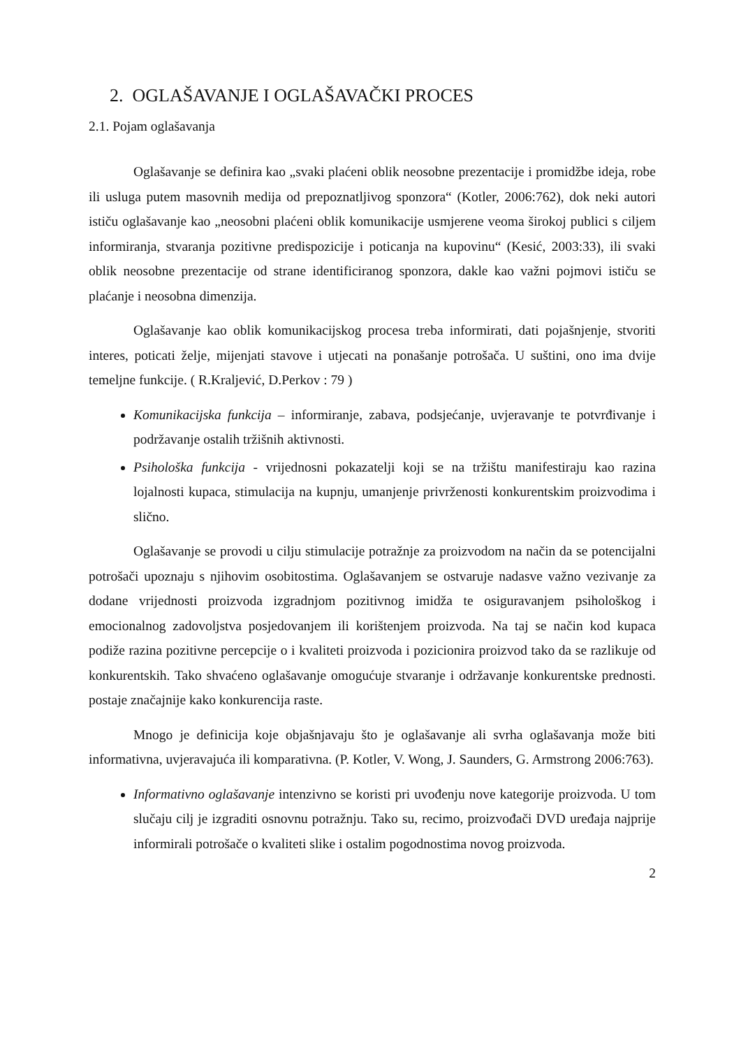2. OGLAŠAVANJE I OGLAŠAVAČKI PROCES
2.1. Pojam oglašavanja
Oglašavanje se definira kao „svaki plaćeni oblik neosobne prezentacije i promidžbe ideja, robe ili usluga putem masovnih medija od prepoznatljivog sponzora“ (Kotler, 2006:762), dok neki autori ističu oglašavanje kao „neosobni plaćeni oblik komunikacije usmjerene veoma širokoj publici s ciljem informiranja, stvaranja pozitivne predispozicije i poticanja na kupovinu“ (Kesić, 2003:33), ili svaki oblik neosobne prezentacije od strane identificiranog sponzora, dakle kao važni pojmovi ističu se plaćanje i neosobna dimenzija.
Oglašavanje kao oblik komunikacijskog procesa treba informirati, dati pojašnjenje, stvoriti interes, poticati želje, mijenjati stavove i utjecati na ponašanje potrošača. U suštini, ono ima dvije temeljne funkcije. ( R.Kraljević, D.Perkov : 79 )
Komunikacijska funkcija – informiranje, zabava, podsjećanje, uvjeravanje te potvrđivanje i podržavanje ostalih tržišnih aktivnosti.
Psihološka funkcija - vrijednosni pokazatelji koji se na tržištu manifestiraju kao razina lojalnosti kupaca, stimulacija na kupnju, umanjenje privrženosti konkurentskim proizvodima i slično.
Oglašavanje se provodi u cilju stimulacije potražnje za proizvodom na način da se potencijalni potrošači upoznaju s njihovim osobitostima. Oglašavanjem se ostvaruje nadasve važno vezivanje za dodane vrijednosti proizvoda izgradnjom pozitivnog imidža te osiguravanjem psihološkog i emocionalnog zadovoljstva posjedovanjem ili korištenjem proizvoda. Na taj se način kod kupaca podiže razina pozitivne percepcije o i kvaliteti proizvoda i pozicionira proizvod tako da se razlikuje od konkurentskih. Tako shvaćeno oglašavanje omogućuje stvaranje i održavanje konkurentske prednosti. postaje značajnije kako konkurencija raste.
Mnogo je definicija koje objašnjavaju što je oglašavanje ali svrha oglašavanja može biti informativna, uvjeravajuća ili komparativna. (P. Kotler, V. Wong, J. Saunders, G. Armstrong 2006:763).
Informativno oglašavanje intenzivno se koristi pri uvođenju nove kategorije proizvoda. U tom slučaju cilj je izgraditi osnovnu potražnju. Tako su, recimo, proizvođači DVD uređaja najprije informirali potrošače o kvaliteti slike i ostalim pogodnostima novog proizvoda.
2